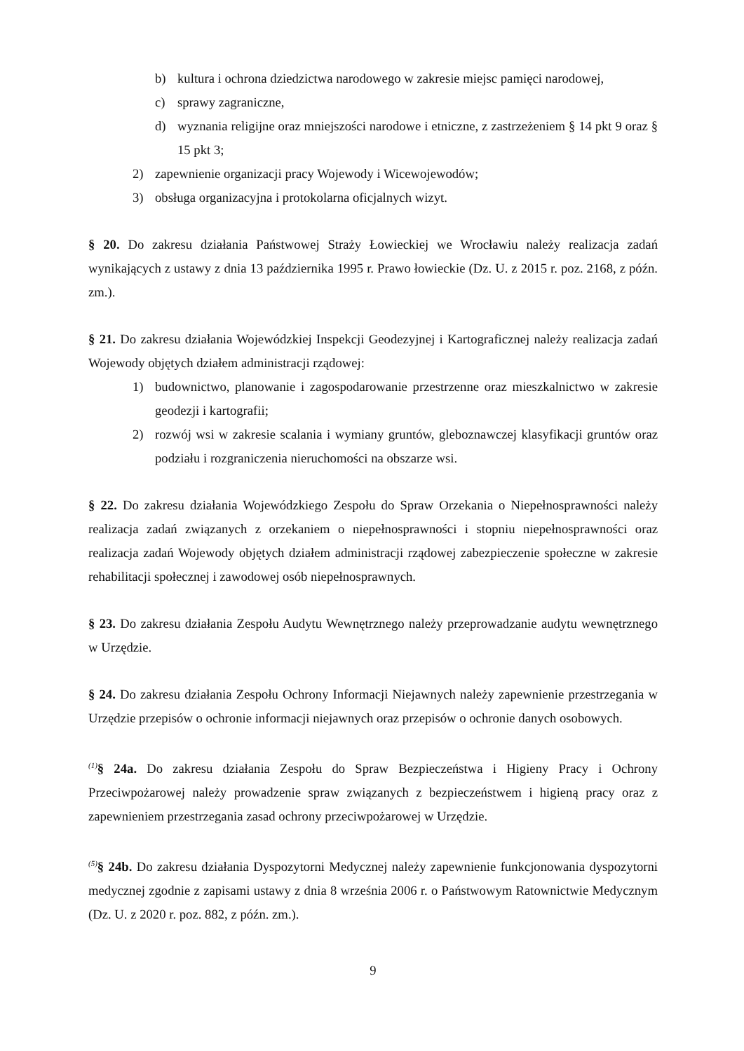b) kultura i ochrona dziedzictwa narodowego w zakresie miejsc pamięci narodowej,
c) sprawy zagraniczne,
d) wyznania religijne oraz mniejszości narodowe i etniczne, z zastrzeżeniem § 14 pkt 9 oraz § 15 pkt 3;
2) zapewnienie organizacji pracy Wojewody i Wicewojewodów;
3) obsługa organizacyjna i protokolarna oficjalnych wizyt.
§ 20. Do zakresu działania Państwowej Straży Łowieckiej we Wrocławiu należy realizacja zadań wynikających z ustawy z dnia 13 października 1995 r. Prawo łowieckie (Dz. U. z 2015 r. poz. 2168, z późn. zm.).
§ 21. Do zakresu działania Wojewódzkiej Inspekcji Geodezyjnej i Kartograficznej należy realizacja zadań Wojewody objętych działem administracji rządowej:
1) budownictwo, planowanie i zagospodarowanie przestrzenne oraz mieszkalnictwo w zakresie geodezji i kartografii;
2) rozwój wsi w zakresie scalania i wymiany gruntów, gleboznawczej klasyfikacji gruntów oraz podziału i rozgraniczenia nieruchomości na obszarze wsi.
§ 22. Do zakresu działania Wojewódzkiego Zespołu do Spraw Orzekania o Niepełnosprawności należy realizacja zadań związanych z orzekaniem o niepełnosprawności i stopniu niepełnosprawności oraz realizacja zadań Wojewody objętych działem administracji rządowej zabezpieczenie społeczne w zakresie rehabilitacji społecznej i zawodowej osób niepełnosprawnych.
§ 23. Do zakresu działania Zespołu Audytu Wewnętrznego należy przeprowadzanie audytu wewnętrznego w Urzędzie.
§ 24. Do zakresu działania Zespołu Ochrony Informacji Niejawnych należy zapewnienie przestrzegania w Urzędzie przepisów o ochronie informacji niejawnych oraz przepisów o ochronie danych osobowych.
<sup>(1)</sup> § 24a. Do zakresu działania Zespołu do Spraw Bezpieczeństwa i Higieny Pracy i Ochrony Przeciwpożarowej należy prowadzenie spraw związanych z bezpieczeństwem i higieną pracy oraz z zapewnieniem przestrzegania zasad ochrony przeciwpożarowej w Urzędzie.
<sup>(5)</sup> § 24b. Do zakresu działania Dyspozytorni Medycznej należy zapewnienie funkcjonowania dyspozytorni medycznej zgodnie z zapisami ustawy z dnia 8 września 2006 r. o Państwowym Ratownictwie Medycznym (Dz. U. z 2020 r. poz. 882, z późn. zm.).
9